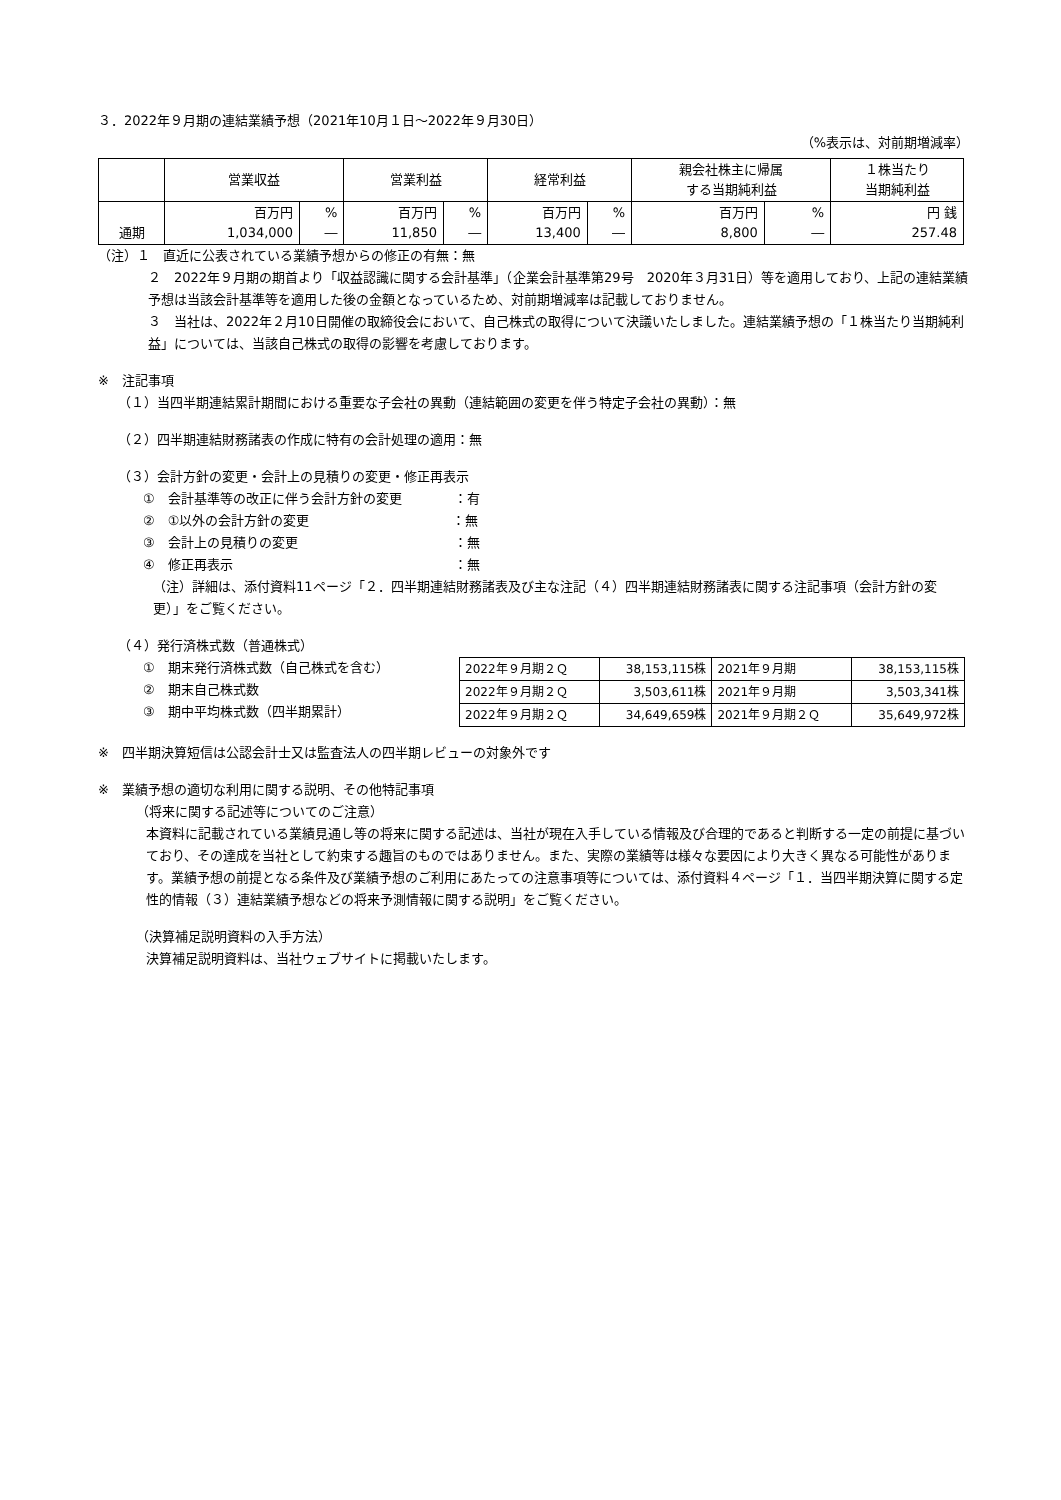３．2022年９月期の連結業績予想（2021年10月１日～2022年９月30日）
（%表示は、対前期増減率）
| | 営業収益 | | 営業利益 | | 経常利益 | | 親会社株主に帰属 する当期純利益 | | １株当たり 当期純利益 |
| --- | --- | --- | --- | --- | --- | --- | --- | --- | --- |
| 通期 | 百万円 1,034,000 | % ― | 百万円 11,850 | % ― | 百万円 13,400 | % ― | 百万円 8,800 | % ― | 円 銭 257.48 |
（注）１　直近に公表されている業績予想からの修正の有無：無
２　2022年９月期の期首より「収益認識に関する会計基準」（企業会計基準第29号　2020年３月31日）等を適用しており、上記の連結業績予想は当該会計基準等を適用した後の金額となっているため、対前期増減率は記載しておりません。
３　当社は、2022年２月10日開催の取締役会において、自己株式の取得について決議いたしました。連結業績予想の「１株当たり当期純利益」については、当該自己株式の取得の影響を考慮しております。
※　注記事項
（１）当四半期連結累計期間における重要な子会社の異動（連結範囲の変更を伴う特定子会社の異動）：無
（２）四半期連結財務諸表の作成に特有の会計処理の適用：無
（３）会計方針の変更・会計上の見積りの変更・修正再表示
①　会計基準等の改正に伴う会計方針の変更　　　　：有
②　①以外の会計方針の変更　　　　　　　　　　　：無
③　会計上の見積りの変更　　　　　　　　　　　　：無
④　修正再表示　　　　　　　　　　　　　　　　　：無
（注）詳細は、添付資料11ページ「２．四半期連結財務諸表及び主な注記（４）四半期連結財務諸表に関する注記事項（会計方針の変更）」をご覧ください。
（４）発行済株式数（普通株式）
①　期末発行済株式数（自己株式を含む）
②　期末自己株式数
③　期中平均株式数（四半期累計）
| 2022年９月期２Ｑ | 38,153,115株 | 2021年９月期 | 38,153,115株 |
| 2022年９月期２Ｑ | 3,503,611株 | 2021年９月期 | 3,503,341株 |
| 2022年９月期２Ｑ | 34,649,659株 | 2021年９月期２Ｑ | 35,649,972株 |
※　四半期決算短信は公認会計士又は監査法人の四半期レビューの対象外です
※　業績予想の適切な利用に関する説明、その他特記事項
（将来に関する記述等についてのご注意）
本資料に記載されている業績見通し等の将来に関する記述は、当社が現在入手している情報及び合理的であると判断する一定の前提に基づいており、その達成を当社として約束する趣旨のものではありません。また、実際の業績等は様々な要因により大きく異なる可能性があります。業績予想の前提となる条件及び業績予想のご利用にあたっての注意事項等については、添付資料４ページ「１．当四半期決算に関する定性的情報（３）連結業績予想などの将来予測情報に関する説明」をご覧ください。
（決算補足説明資料の入手方法）
決算補足説明資料は、当社ウェブサイトに掲載いたします。